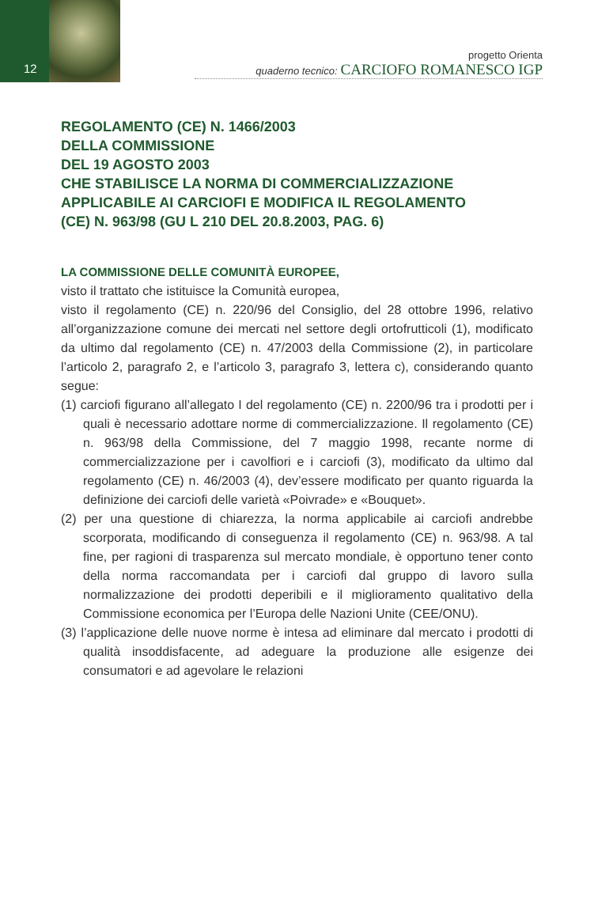12
progetto Orienta
quaderno tecnico: CARCIOFO ROMANESCO IGP
REGOLAMENTO (CE) N. 1466/2003
DELLA COMMISSIONE
DEL 19 AGOSTO 2003
CHE STABILISCE LA NORMA DI COMMERCIALIZZAZIONE
APPLICABILE AI CARCIOFI E MODIFICA IL REGOLAMENTO
(CE) N. 963/98 (GU L 210 DEL 20.8.2003, PAG. 6)
LA COMMISSIONE DELLE COMUNITÀ EUROPEE,
visto il trattato che istituisce la Comunità europea,
visto il regolamento (CE) n. 220/96 del Consiglio, del 28 ottobre 1996, relativo all’organizzazione comune dei mercati nel settore degli ortofrutticoli (1), modificato da ultimo dal regolamento (CE) n. 47/2003 della Commissione (2), in particolare l’articolo 2, paragrafo 2, e l’articolo 3, paragrafo 3, lettera c), considerando quanto segue:
(1) carciofi figurano all’allegato I del regolamento (CE) n. 2200/96 tra i prodotti per i quali è necessario adottare norme di commercializzazione. Il regolamento (CE) n. 963/98 della Commissione, del 7 maggio 1998, recante norme di commercializzazione per i cavolfiori e i carciofi (3), modificato da ultimo dal regolamento (CE) n. 46/2003 (4), dev’essere modificato per quanto riguarda la definizione dei carciofi delle varietà «Poivrade» e «Bouquet».
(2) per una questione di chiarezza, la norma applicabile ai carciofi andrebbe scorporata, modificando di conseguenza il regolamento (CE) n. 963/98. A tal fine, per ragioni di trasparenza sul mercato mondiale, è opportuno tener conto della norma raccomandata per i carciofi dal gruppo di lavoro sulla normalizzazione dei prodotti deperibili e il miglioramento qualitativo della Commissione economica per l’Europa delle Nazioni Unite (CEE/ONU).
(3) l’applicazione delle nuove norme è intesa ad eliminare dal mercato i prodotti di qualità insoddisfacente, ad adeguare la produzione alle esigenze dei consumatori e ad agevolare le relazioni